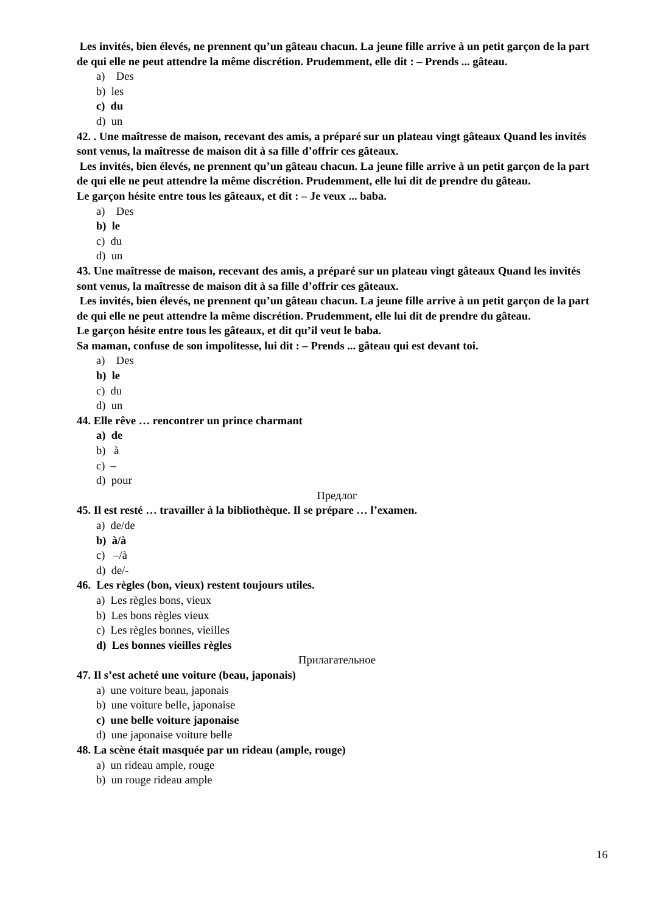Les invités, bien élevés, ne prennent qu’un gâteau chacun. La jeune fille arrive à un petit garçon de la part de qui elle ne peut attendre la même discrétion. Prudemment, elle dit : – Prends ... gâteau.
a) Des
b) les
c) du
d) un
42. . Une maîtresse de maison, recevant des amis, a préparé sur un plateau vingt gâteaux Quand les invités sont venus, la maîtresse de maison dit à sa fille d’offrir ces gâteaux.
Les invités, bien élevés, ne prennent qu’un gâteau chacun. La jeune fille arrive à un petit garçon de la part de qui elle ne peut attendre la même discrétion. Prudemment, elle lui dit de prendre du gâteau.
Le garçon hésite entre tous les gâteaux, et dit : – Je veux ... baba.
a) Des
b) le
c) du
d) un
43. Une maîtresse de maison, recevant des amis, a préparé sur un plateau vingt gâteaux Quand les invités sont venus, la maîtresse de maison dit à sa fille d’offrir ces gâteaux.
Les invités, bien élevés, ne prennent qu’un gâteau chacun. La jeune fille arrive à un petit garçon de la part de qui elle ne peut attendre la même discrétion. Prudemment, elle lui dit de prendre du gâteau.
Le garçon hésite entre tous les gâteaux, et dit qu’il veut le baba.
Sa maman, confuse de son impolitesse, lui dit : – Prends ... gâteau qui est devant toi.
a) Des
b) le
c) du
d) un
44. Elle rêve … rencontrer un prince charmant
a) de
b) à
c) –
d) pour
Предлог
45. Il est resté … travailler à la bibliothèque. Il se prépare … l’examen.
a) de/de
b) à/à
c) –/à
d) de/-
46. Les règles (bon, vieux) restent toujours utiles.
a) Les règles bons, vieux
b) Les bons règles vieux
c) Les règles bonnes, vieilles
d) Les bonnes vieilles règles
Прилагательное
47. Il s’est acheté une voiture (beau, japonais)
a) une voiture beau, japonais
b) une voiture belle, japonaise
c) une belle voiture japonaise
d) une japonaise voiture belle
48. La scène était masquée par un rideau (ample, rouge)
a) un rideau ample, rouge
b) un rouge rideau ample
16